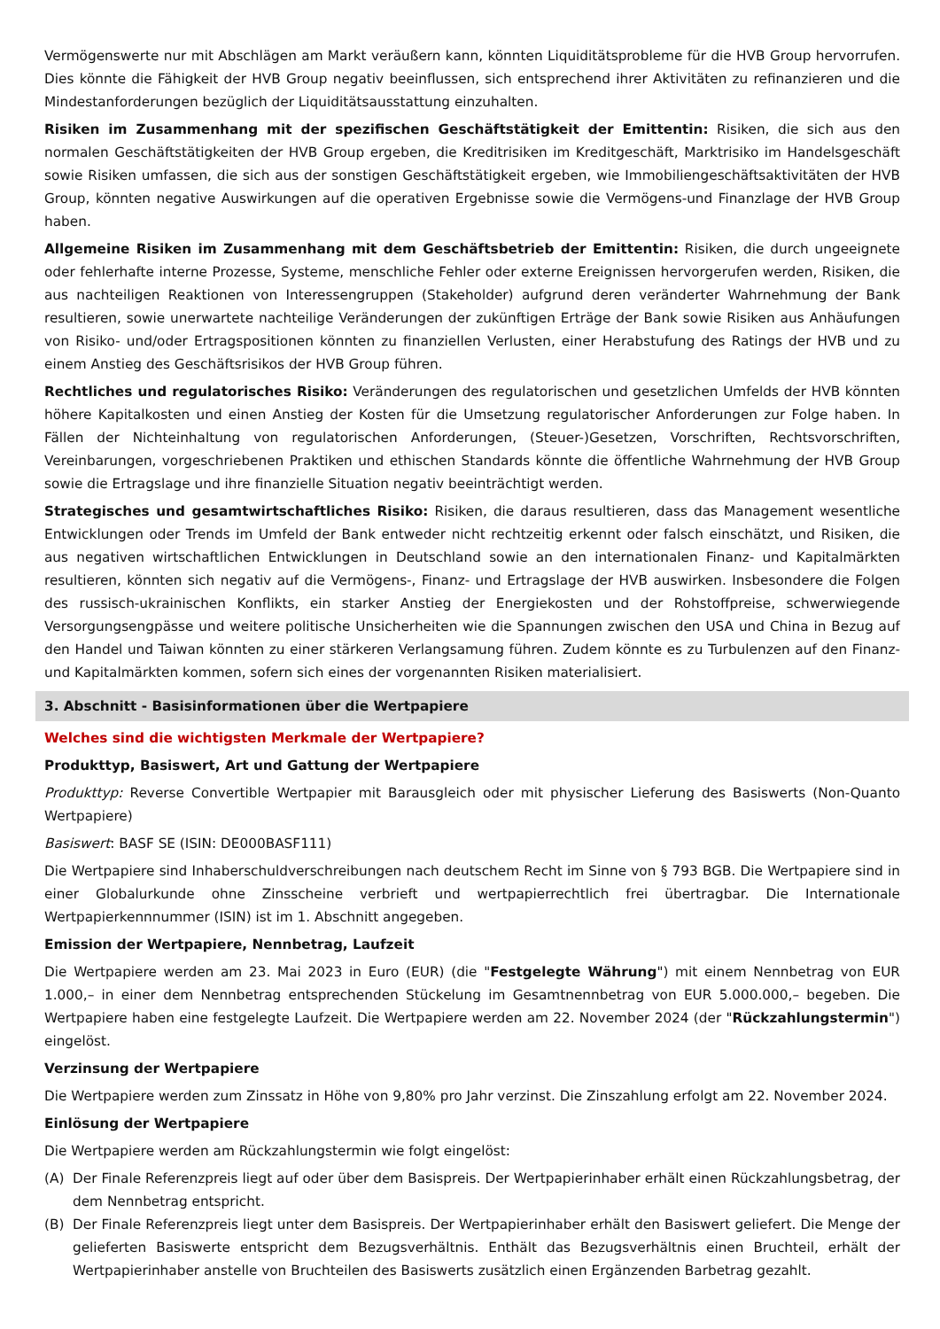Vermögenswerte nur mit Abschlägen am Markt veräußern kann, könnten Liquiditätsprobleme für die HVB Group hervorrufen. Dies könnte die Fähigkeit der HVB Group negativ beeinflussen, sich entsprechend ihrer Aktivitäten zu refinanzieren und die Mindestanforderungen bezüglich der Liquiditätsausstattung einzuhalten.
Risiken im Zusammenhang mit der spezifischen Geschäftstätigkeit der Emittentin: Risiken, die sich aus den normalen Geschäftstätigkeiten der HVB Group ergeben, die Kreditrisiken im Kreditgeschäft, Marktrisiko im Handelsgeschäft sowie Risiken umfassen, die sich aus der sonstigen Geschäftstätigkeit ergeben, wie Immobiliengeschäftsaktivitäten der HVB Group, könnten negative Auswirkungen auf die operativen Ergebnisse sowie die Vermögens-und Finanzlage der HVB Group haben.
Allgemeine Risiken im Zusammenhang mit dem Geschäftsbetrieb der Emittentin: Risiken, die durch ungeeignete oder fehlerhafte interne Prozesse, Systeme, menschliche Fehler oder externe Ereignissen hervorgerufen werden, Risiken, die aus nachteiligen Reaktionen von Interessengruppen (Stakeholder) aufgrund deren veränderter Wahrnehmung der Bank resultieren, sowie unerwartete nachteilige Veränderungen der zukünftigen Erträge der Bank sowie Risiken aus Anhäufungen von Risiko- und/oder Ertragspositionen könnten zu finanziellen Verlusten, einer Herabstufung des Ratings der HVB und zu einem Anstieg des Geschäftsrisikos der HVB Group führen.
Rechtliches und regulatorisches Risiko: Veränderungen des regulatorischen und gesetzlichen Umfelds der HVB könnten höhere Kapitalkosten und einen Anstieg der Kosten für die Umsetzung regulatorischer Anforderungen zur Folge haben. In Fällen der Nichteinhaltung von regulatorischen Anforderungen, (Steuer-)Gesetzen, Vorschriften, Rechtsvorschriften, Vereinbarungen, vorgeschriebenen Praktiken und ethischen Standards könnte die öffentliche Wahrnehmung der HVB Group sowie die Ertragslage und ihre finanzielle Situation negativ beeinträchtigt werden.
Strategisches und gesamtwirtschaftliches Risiko: Risiken, die daraus resultieren, dass das Management wesentliche Entwicklungen oder Trends im Umfeld der Bank entweder nicht rechtzeitig erkennt oder falsch einschätzt, und Risiken, die aus negativen wirtschaftlichen Entwicklungen in Deutschland sowie an den internationalen Finanz- und Kapitalmärkten resultieren, könnten sich negativ auf die Vermögens-, Finanz- und Ertragslage der HVB auswirken. Insbesondere die Folgen des russisch-ukrainischen Konflikts, ein starker Anstieg der Energiekosten und der Rohstoffpreise, schwerwiegende Versorgungsengpässe und weitere politische Unsicherheiten wie die Spannungen zwischen den USA und China in Bezug auf den Handel und Taiwan könnten zu einer stärkeren Verlangsamung führen. Zudem könnte es zu Turbulenzen auf den Finanz- und Kapitalmärkten kommen, sofern sich eines der vorgenannten Risiken materialisiert.
3. Abschnitt - Basisinformationen über die Wertpapiere
Welches sind die wichtigsten Merkmale der Wertpapiere?
Produkttyp, Basiswert, Art und Gattung der Wertpapiere
Produkttyp: Reverse Convertible Wertpapier mit Barausgleich oder mit physischer Lieferung des Basiswerts (Non-Quanto Wertpapiere)
Basiswert: BASF SE (ISIN: DE000BASF111)
Die Wertpapiere sind Inhaberschuldverschreibungen nach deutschem Recht im Sinne von § 793 BGB. Die Wertpapiere sind in einer Globalurkunde ohne Zinsscheine verbrieft und wertpapierrechtlich frei übertragbar. Die Internationale Wertpapierkennnummer (ISIN) ist im 1. Abschnitt angegeben.
Emission der Wertpapiere, Nennbetrag, Laufzeit
Die Wertpapiere werden am 23. Mai 2023 in Euro (EUR) (die "Festgelegte Währung") mit einem Nennbetrag von EUR 1.000,– in einer dem Nennbetrag entsprechenden Stückelung im Gesamtnennbetrag von EUR 5.000.000,– begeben. Die Wertpapiere haben eine festgelegte Laufzeit. Die Wertpapiere werden am 22. November 2024 (der "Rückzahlungstermin") eingelöst.
Verzinsung der Wertpapiere
Die Wertpapiere werden zum Zinssatz in Höhe von 9,80% pro Jahr verzinst. Die Zinszahlung erfolgt am 22. November 2024.
Einlösung der Wertpapiere
Die Wertpapiere werden am Rückzahlungstermin wie folgt eingelöst:
(A) Der Finale Referenzpreis liegt auf oder über dem Basispreis. Der Wertpapierinhaber erhält einen Rückzahlungsbetrag, der dem Nennbetrag entspricht.
(B) Der Finale Referenzpreis liegt unter dem Basispreis. Der Wertpapierinhaber erhält den Basiswert geliefert. Die Menge der gelieferten Basiswerte entspricht dem Bezugsverhältnis. Enthält das Bezugsverhältnis einen Bruchteil, erhält der Wertpapierinhaber anstelle von Bruchteilen des Basiswerts zusätzlich einen Ergänzenden Barbetrag gezahlt.